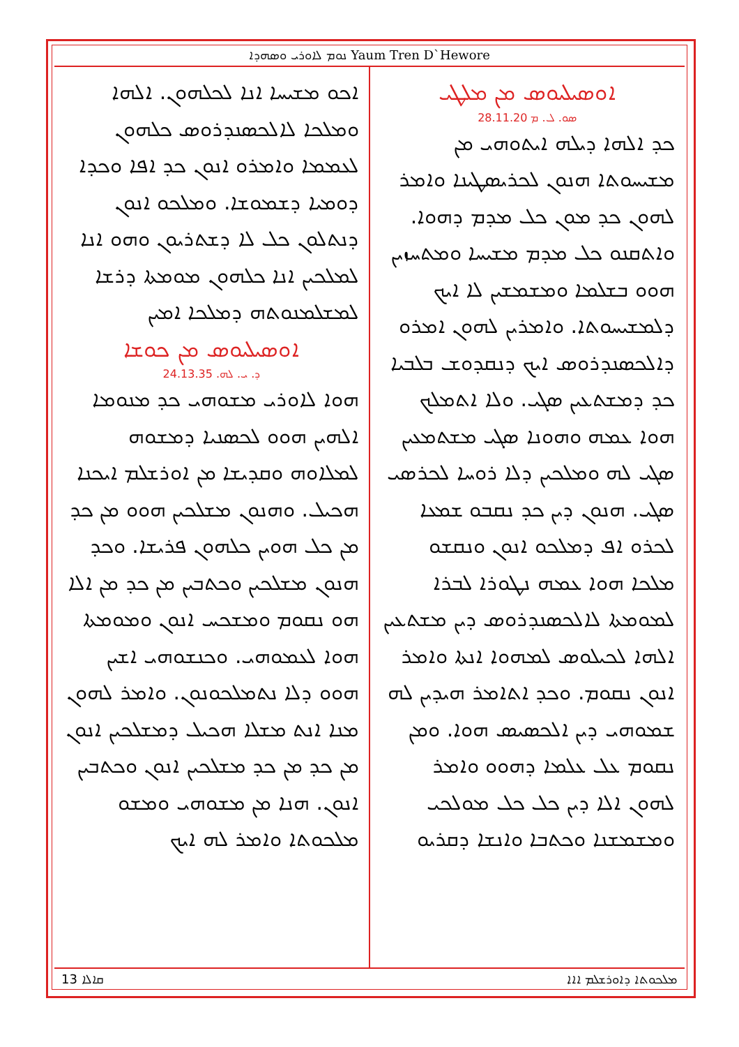ܢܘܡ ܠܐܘܪܝ ܘܣܗܕܐ Yaum Tren D`Hewore
ܐܘܣܝܠܝܘܣ ܡܢ ܡܠܛܝ
ܣܘ. ܠ. ܡ 28.11.20
ܟܕ ܐܠܗܐ ܕܝܠܗ ܐܝܬܘܗܝ ܡܢ ܡܫܝܚܘܬܐ ܗܢܘܢ ܠܟܪܝܣܛܝܢܐ ܘܐܡܪ ܠܗܘܢ ܟܕ ܡܘܢ ܟܠ ܡܕܡ ܕܗܘܐ. ܘܐܬܩܢܘ ܟܠ ܡܕܡ ܡܫܝܚܐ ܘܡܬܚܙܝܢ ܗܘܘ ܒܫܠܡܐ ܘܡܫܡܫܝܢ ܠܐ ܐܝܟ ܕܠܡܫܝܚܘܬܐ. ܘܐܡܪܝܢ ܠܗܘܢ ܐܡܪܘ ܕܐܠܟܣܢܕܪܘܣ ܐܝܟ ܕܢܩܕܘܫ ܒܠܒܝܐ ܟܕ ܕܡܫܬܥܝܢ ܣܓܝ. ܘܠܐ ܐܬܡܠܟ ܗܘܐ ܥܡܗ ܘܗܘܢܐ ܣܓܝ ܡܫܬܡܥܝܢ ܣܓܝ ܠܗ ܘܡܠܟܝܢ ܕܠܐ ܪܘܚܐ ܠܟܪܣܝ ܣܓܝ. ܗܢܘܢ ܕܝܢ ܟܕ ܢܩܒܘ ܫܡܥܐ ܠܟܪܘ ܐܦ ܕܡܠܟܘ ܐܢܘܢ ܘܢܩܫܘ ܡܠܟܐ ܗܘܐ ܥܡܗ ܢܛܘܪܐ ܠܒܪܐ ܠܡܘܡܬܐ ܠܐܠܟܣܢܕܪܘܣ ܕܝܢ ܡܫܬܥܝܢ ܐܠܗܐ ܠܟܝܠܘܣ ܠܡܗܘܐ ܐܢܬܐ ܘܐܡܪ ܐܢܘܢ ܢܩܘܡ. ܘܟܕ ܐܬܐܡܪ ܗܝܕܝܢ ܠܗ ܫܡܘܗܝ ܕܝܢ ܐܠܟܣܝܣ ܗܘܐ. ܘܡܢ ܢܩܘܡ ܥܠ ܥܠܡܐ ܕܗܘܘ ܘܐܡܪ ܠܗܘܢ ܐܠܐ ܕܝܢ ܟܠ ܟܠ ܡܘܠܟܝ ܘܡܫܡܫܢܐ ܘܟܬܒܐ ܘܐܢܫܐ ܕܩܪܝܘ
ܐܟܘ ܡܫܝܚܐ ܐܢܐ ܠܟܠܗܘܢ. ܐܠܗܐ ܘܡܠܟܐ ܠܐܠܟܣܢܕܪܘܣ ܟܠܗܘܢ ܠܥܡܡܐ ܘܐܡܪܘ ܐܢܘܢ ܟܕ ܐܦܐ ܘܟܕܐ ܕܘܡܝܐ ܕܫܡܘܫܐ. ܘܡܠܟܘ ܐܢܘܢ ܕܢܬܠܘܢ ܟܠ ܠܐ ܕܫܬܪܝܘܢ ܘܗܘ ܐܢܐ ܠܡܠܟܝܢ ܐܢܐ ܟܠܗܘܢ ܡܘܡܬܐ ܕܪܫܐ ܠܡܫܠܡܢܘܬܗ ܕܡܠܟܐ ܐܡܝܢ
ܐܘܣܝܠܝܘܣ ܡܢ ܟܘܫܐ
ܕ. ܝ. ܠܗ. 24.13.35
ܗܘܐ ܠܐܘܪܝ ܡܫܘܗܝ ܟܕ ܡܢܘܡܐ ܐܠܗܝܢ ܗܘܘ ܠܟܣܢܝܐ ܕܡܫܘܗ ܠܡܠܐܘܗ ܘܩܕܝܫܐ ܡܢ ܐܘܪܫܠܡ ܐܝܟܢܐ ܗܟܝܠ. ܘܗܢܘܢ ܡܫܠܟܝܢ ܗܘܘ ܡܢ ܟܕ ܡܢ ܟܠ ܗܘܝܢ ܟܠܗܘܢ ܦܪܝܫܐ. ܘܟܕ ܗܢܘܢ ܡܫܠܟܝܢ ܘܟܬܒܝܢ ܡܢ ܟܕ ܡܢ ܐܠܐ ܗܘ ܢܩܘܡ ܘܡܫܟܚ ܐܢܘܢ ܘܡܘܡܬܐ ܗܘܐ ܠܥܡܘܗܝ. ܘܟܢܫܘܗܝ ܐܫܝܢ ܗܘܘ ܕܠܐ ܢܬܡܠܟܘܢܘܢ. ܘܐܡܪ ܠܗܘܢ ܡܢܐ ܐܢܬ ܡܫܠܐ ܗܟܝܠ ܕܡܫܠܟܝܢ ܐܢܘܢ ܡܢ ܟܕ ܡܢ ܟܕ ܡܫܠܟܝܢ ܐܢܘܢ ܘܟܬܒܝܢ ܐܢܘܢ. ܗܢܐ ܡܢ ܡܫܘܗܝ ܘܡܫܘ ܡܠܟܘܬܐ ܘܐܡܪ ܠܗ ܐܝܟ
ܩܐܠܐ 13 ܡܠܟܘܬܐ ܕܐܘܪܫܠܡ ܐܐܐ